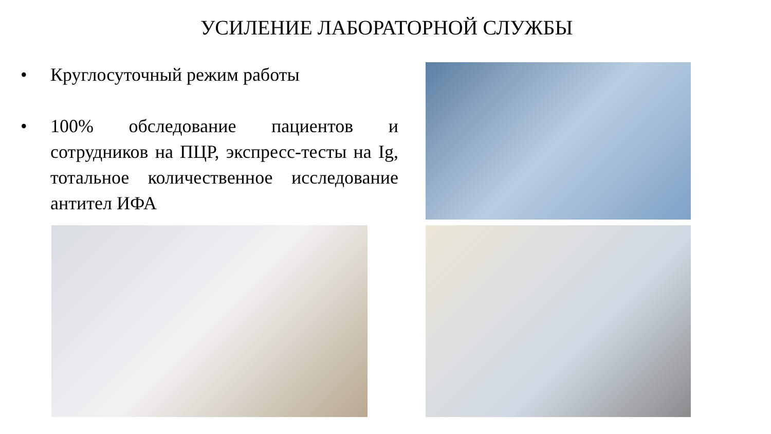УСИЛЕНИЕ ЛАБОРАТОРНОЙ СЛУЖБЫ
• Круглосуточный режим работы
• 100% обследование пациентов и сотрудников на ПЦР, экспресс-тесты на Ig, тотальное количественное исследование антител ИФА